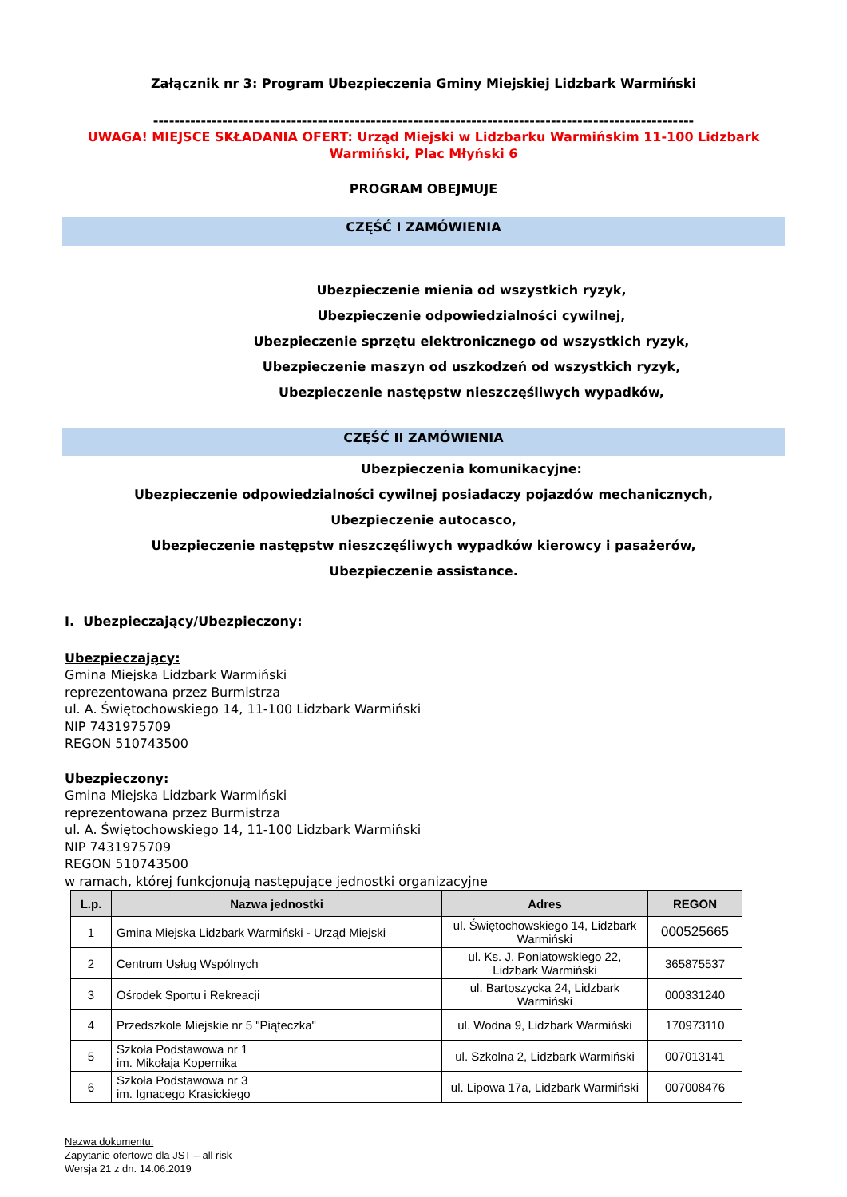Załącznik nr 3: Program Ubezpieczenia Gminy Miejskiej Lidzbark Warmiński
------------------------------------------------------------------------------------------------------
UWAGA! MIEJSCE SKŁADANIA OFERT: Urząd Miejski w Lidzbarku Warmińskim 11-100 Lidzbark Warmiński, Plac Młyński 6
PROGRAM OBEJMUJE
CZĘŚĆ I ZAMÓWIENIA
Ubezpieczenie mienia od wszystkich ryzyk,
Ubezpieczenie odpowiedzialności cywilnej,
Ubezpieczenie sprzętu elektronicznego od wszystkich ryzyk,
Ubezpieczenie maszyn od uszkodzeń od wszystkich ryzyk,
Ubezpieczenie następstw nieszczęśliwych wypadków,
CZĘŚĆ II ZAMÓWIENIA
Ubezpieczenia komunikacyjne:
Ubezpieczenie odpowiedzialności cywilnej posiadaczy pojazdów mechanicznych,
Ubezpieczenie autocasco,
Ubezpieczenie następstw nieszczęśliwych wypadków kierowcy i pasażerów,
Ubezpieczenie assistance.
I. Ubezpieczający/Ubezpieczony:
Ubezpieczający:
Gmina Miejska Lidzbark Warmiński
reprezentowana przez Burmistrza
ul. A. Świętochowskiego 14, 11-100 Lidzbark Warmiński
NIP 7431975709
REGON 510743500
Ubezpieczony:
Gmina Miejska Lidzbark Warmiński
reprezentowana przez Burmistrza
ul. A. Świętochowskiego 14, 11-100 Lidzbark Warmiński
NIP 7431975709
REGON 510743500
w ramach, której funkcjonują następujące jednostki organizacyjne
| L.p. | Nazwa jednostki | Adres | REGON |
| --- | --- | --- | --- |
| 1 | Gmina Miejska Lidzbark Warmiński - Urząd Miejski | ul. Świętochowskiego 14, Lidzbark Warmiński | 000525665 |
| 2 | Centrum Usług Wspólnych | ul. Ks. J. Poniatowskiego 22, Lidzbark Warmiński | 365875537 |
| 3 | Ośrodek Sportu i Rekreacji | ul. Bartoszycka 24, Lidzbark Warmiński | 000331240 |
| 4 | Przedszkole Miejskie nr 5 "Piąteczka" | ul. Wodna 9, Lidzbark Warmiński | 170973110 |
| 5 | Szkoła Podstawowa nr 1 im. Mikołaja Kopernika | ul. Szkolna 2, Lidzbark Warmiński | 007013141 |
| 6 | Szkoła Podstawowa nr 3 im. Ignacego Krasickiego | ul. Lipowa 17a, Lidzbark Warmiński | 007008476 |
Nazwa dokumentu:
Zapytanie ofertowe dla JST – all risk
Wersja 21 z dn. 14.06.2019